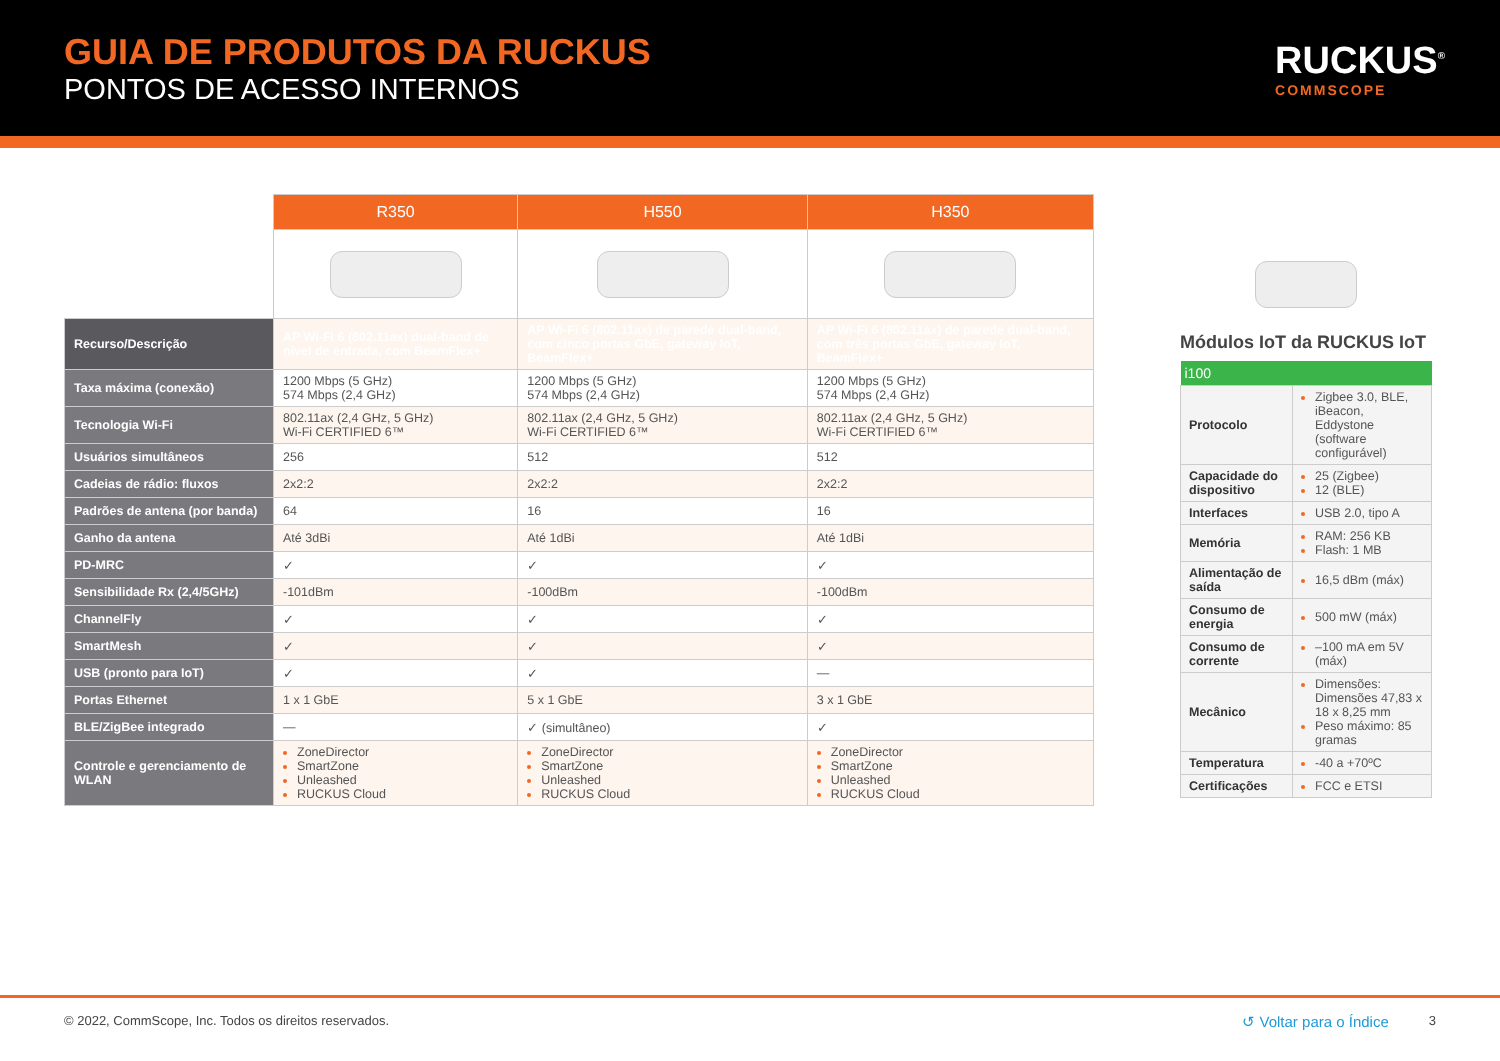GUIA DE PRODUTOS DA RUCKUS
PONTOS DE ACESSO INTERNOS
RUCKUS<sup>®</sup>
COMMSCOPE
| | R350 | H550 | H350 |
| --- | --- | --- | --- |
| Recurso/Descrição | AP Wi-Fi 6 (802.11ax) dual-band de nível de entrada, com BeamFlex+ | AP Wi-Fi 6 (802.11ax) de parede dual-band, com cinco portas GbE, gateway IoT, BeamFlex+ | AP Wi-Fi 6 (802.11ax) de parede dual-band, com três portas GbE, gateway IoT, BeamFlex+ |
| Taxa máxima (conexão) | 1200 Mbps (5 GHz) 574 Mbps (2,4 GHz) | 1200 Mbps (5 GHz) 574 Mbps (2,4 GHz) | 1200 Mbps (5 GHz) 574 Mbps (2,4 GHz) |
| Tecnologia Wi-Fi | 802.11ax (2,4 GHz, 5 GHz) Wi-Fi CERTIFIED 6™ | 802.11ax (2,4 GHz, 5 GHz) Wi-Fi CERTIFIED 6™ | 802.11ax (2,4 GHz, 5 GHz) Wi-Fi CERTIFIED 6™ |
| Usuários simultâneos | 256 | 512 | 512 |
| Cadeias de rádio: fluxos | 2x2:2 | 2x2:2 | 2x2:2 |
| Padrões de antena (por banda) | 64 | 16 | 16 |
| Ganho da antena | Até 3dBi | Até 1dBi | Até 1dBi |
| PD-MRC | ✓ | ✓ | ✓ |
| Sensibilidade Rx (2,4/5GHz) | -101dBm | -100dBm | -100dBm |
| ChannelFly | ✓ | ✓ | ✓ |
| SmartMesh | ✓ | ✓ | ✓ |
| USB (pronto para IoT) | ✓ | ✓ | — |
| Portas Ethernet | 1 x 1 GbE | 5 x 1 GbE | 3 x 1 GbE |
| BLE/ZigBee integrado | — | ✓ (simultâneo) | ✓ |
| Controle e gerenciamento de WLAN | ZoneDirector SmartZone Unleashed RUCKUS Cloud | ZoneDirector SmartZone Unleashed RUCKUS Cloud | ZoneDirector SmartZone Unleashed RUCKUS Cloud |
Módulos IoT da RUCKUS IoT
| i100 | |
| --- | --- |
| Protocolo | Zigbee 3.0, BLE, iBeacon, Eddystone (software configurável) |
| Capacidade do dispositivo | 25 (Zigbee) 12 (BLE) |
| Interfaces | USB 2.0, tipo A |
| Memória | RAM: 256 KB Flash: 1 MB |
| Alimentação de saída | 16,5 dBm (máx) |
| Consumo de energia | 500 mW (máx) |
| Consumo de corrente | –100 mA em 5V (máx) |
| Mecânico | Dimensões: Dimensões 47,83 x 18 x 8,25 mm Peso máximo: 85 gramas |
| Temperatura | -40 a +70ºC |
| Certificações | FCC e ETSI |
© 2022, CommScope, Inc. Todos os direitos reservados. ↺ Voltar para o Índice 3